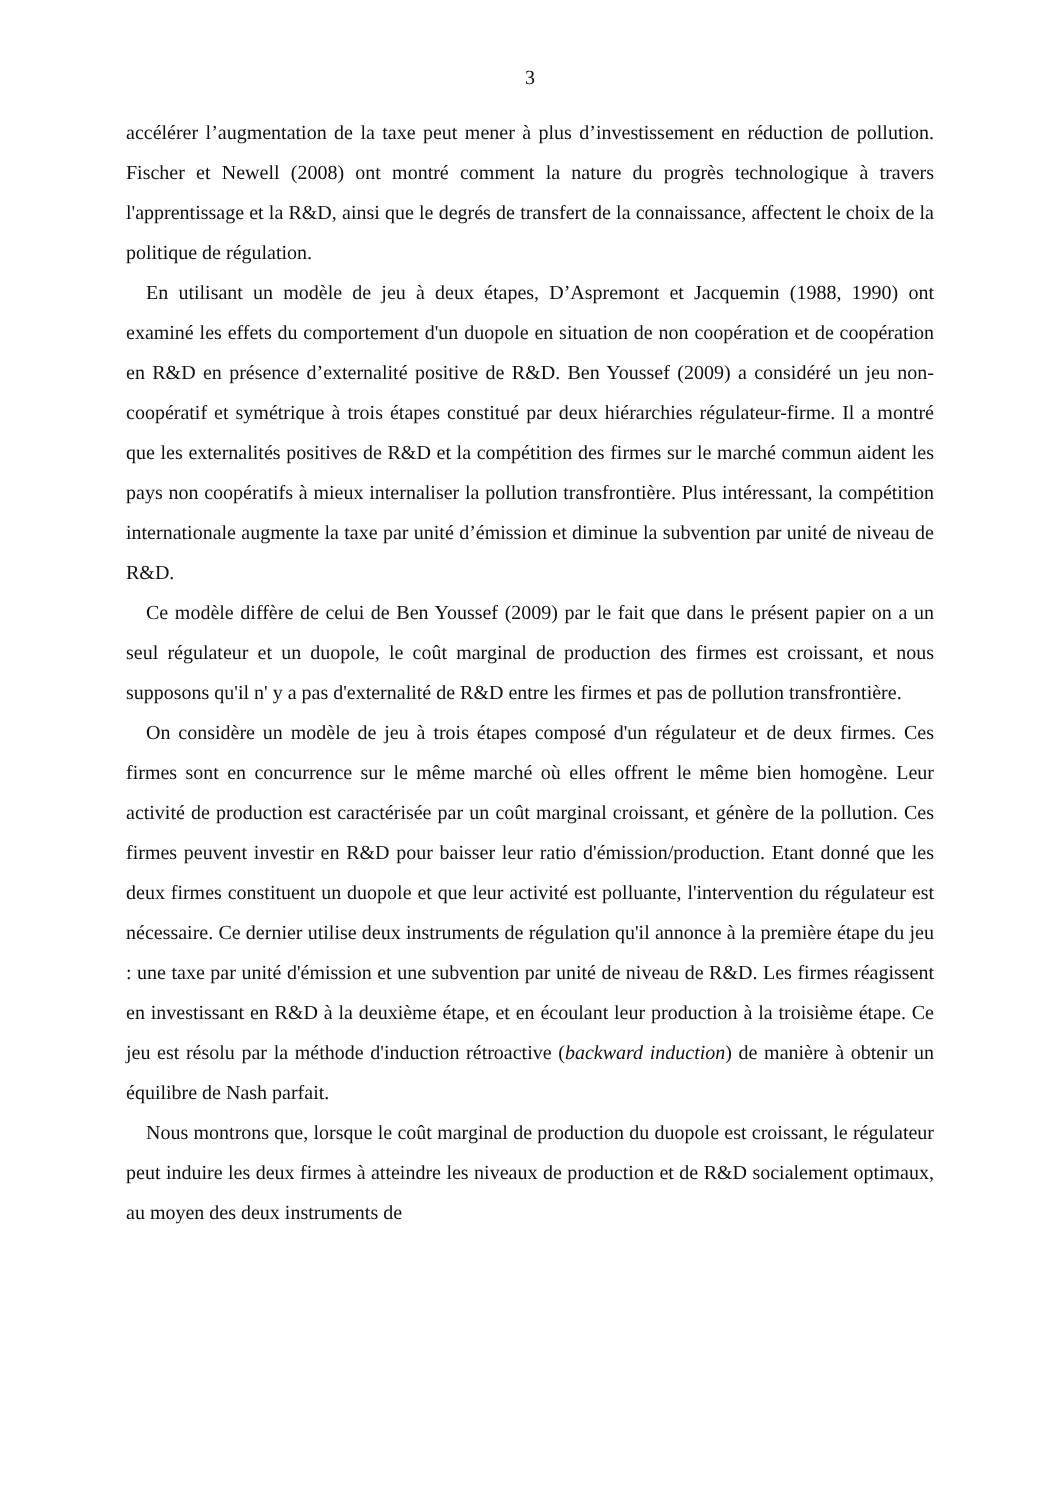3
accélérer l’augmentation de la taxe peut mener à plus d’investissement en réduction de pollution. Fischer et Newell (2008) ont montré comment la nature du progrès technologique à travers l'apprentissage et la R&D, ainsi que le degrés de transfert de la connaissance, affectent le choix de la politique de régulation.
En utilisant un modèle de jeu à deux étapes, D’Aspremont et Jacquemin (1988, 1990) ont examiné les effets du comportement d'un duopole en situation de non coopération et de coopération en R&D en présence d’externalité positive de R&D. Ben Youssef (2009) a considéré un jeu non-coopératif et symétrique à trois étapes constitué par deux hiérarchies régulateur-firme. Il a montré que les externalités positives de R&D et la compétition des firmes sur le marché commun aident les pays non coopératifs à mieux internaliser la pollution transfrontière. Plus intéressant, la compétition internationale augmente la taxe par unité d’émission et diminue la subvention par unité de niveau de R&D.
Ce modèle diffère de celui de Ben Youssef (2009) par le fait que dans le présent papier on a un seul régulateur et un duopole, le coût marginal de production des firmes est croissant, et nous supposons qu'il n' y a pas d'externalité de R&D entre les firmes et pas de pollution transfrontière.
On considère un modèle de jeu à trois étapes composé d'un régulateur et de deux firmes. Ces firmes sont en concurrence sur le même marché où elles offrent le même bien homogène. Leur activité de production est caractérisée par un coût marginal croissant, et génère de la pollution. Ces firmes peuvent investir en R&D pour baisser leur ratio d'émission/production. Etant donné que les deux firmes constituent un duopole et que leur activité est polluante, l'intervention du régulateur est nécessaire. Ce dernier utilise deux instruments de régulation qu'il annonce à la première étape du jeu : une taxe par unité d'émission et une subvention par unité de niveau de R&D. Les firmes réagissent en investissant en R&D à la deuxième étape, et en écoulant leur production à la troisième étape. Ce jeu est résolu par la méthode d'induction rétroactive (backward induction) de manière à obtenir un équilibre de Nash parfait.
Nous montrons que, lorsque le coût marginal de production du duopole est croissant, le régulateur peut induire les deux firmes à atteindre les niveaux de production et de R&D socialement optimaux, au moyen des deux instruments de